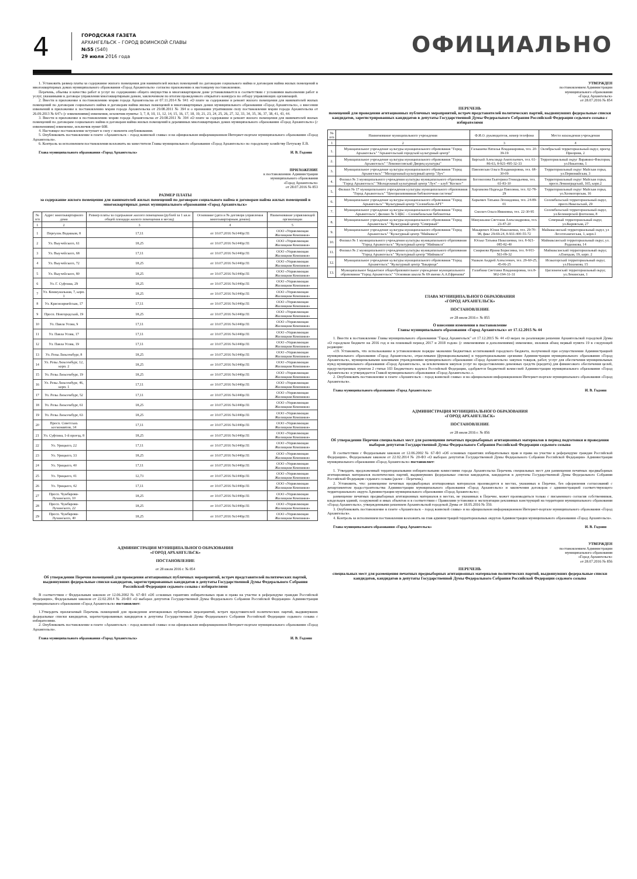4
ГОРОДСКАЯ ГАЗЕТА
АРХАНГЕЛЬСК – ГОРОД ВОИНСКОЙ СЛАВЫ
№55 (540)
29 июля 2016 года
ОФИЦИАЛЬНО
1. Установить размер платы за содержание жилого помещения для нанимателей жилых помещений по договорам социального найма и договорам найма жилых помещений в многоквартирных домах муниципального образования «Город Архангельск» согласно приложению к настоящему постановлению.
Перечень, объемы и качество работ и услуг по содержанию общего имущества в многоквартирном доме устанавливается в соответствии с условиями выполнения работ и услуг, указанными в договоре управления многоквартирным домом, заключенном по итогам проведенного открытого конкурса по отбору управляющих организаций.
2. Внести в приложение к постановлению мэрии города Архангельска от 07.11.2014 № 941 «О плате за содержание и ремонт жилого помещения для нанимателей жилых помещений по договорам социального найма и договорам найма жилых помещений в многоквартирных домах муниципального образования «Город Архангельск», о внесении изменений в приложение к постановлению мэрии города Архангельска от 29.08.2011 № 394 и о признании утратившим силу постановления мэрии города Архангельска от 26.09.2013 № 647» (с изменениями) изменения, исключив пункты: 3, 7, 8, 10, 11, 12, 14, 15, 16, 17, 18, 19, 21, 23, 24, 25, 26, 27, 32, 33, 34, 35, 36, 37, 38, 41, 43, 44.
3. Внести в приложение к постановлению мэрии города Архангельска от 29.08.2011 № 394 «О плате за содержание и ремонт жилого помещения для нанимателей жилых помещений по договорам социального найма и договорам найма жилых помещений в деревянных многоквартирных домах муниципального образования «Город Архангельск» (с изменениями) изменение, исключив пункт 608.
4. Настоящее постановление вступает в силу с момента опубликования.
5. Опубликовать постановление в газете «Архангельск – город воинской славы» и на официальном информационном Интернет-портале муниципального образования «Город Архангельск».
6. Контроль за исполнением постановления возложить на заместителя Главы муниципального образования «Город Архангельск» по городскому хозяйству Петухову Е.В.
Глава муниципального образования «Город Архангельск» И. В. Годзиш
ПРИЛОЖЕНИЕ
к постановлению Администрации
муниципального образования
«Город Архангельск»
от 28.07.2016 № 853
РАЗМЕР ПЛАТЫ
за содержание жилого помещения для нанимателей жилых помещений по договорам социального найма и договорам найма жилых помещений в многоквартирных домах муниципального образования «Город Архангельск»
| № п/п | Адрес многоквартирного дома | Размер платы за содержание жилого помещения (рублей за 1 кв.м общей площади жилого помещения в месяц) | Основание (дата и № договора управления многоквартирным домом) | Наименование управляющей организации |
| --- | --- | --- | --- | --- |
| 1 | 2 | 3 | 4 | 5 |
| 1 | Переулок Водников, 8 | 17,11 | от 10.07.2016 №1440р/Л1 | ООО «Управляющая Жилищная Компания» |
| 2 | Ул. Выучейского, 61 | 18,25 | от 10.07.2016 №1440р/Л1 | ООО «Управляющая Жилищная Компания» |
| 3 | Ул. Выучейского, 68 | 17,11 | от 10.07.2016 №1440р/Л1 | ООО «Управляющая Жилищная Компания» |
| 4 | Ул. Выучейского, 72 | 18,25 | от 10.07.2016 №1440р/Л1 | ООО «Управляющая Жилищная Компания» |
| 5 | Ул. Выучейского, 80 | 18,25 | от 10.07.2016 №1440р/Л1 | ООО «Управляющая Жилищная Компания» |
| 6 | Ул. Г. Суфтина, 29 | 18,25 | от 10.07.2016 №1440р/Л1 | ООО «Управляющая Жилищная Компания» |
| 7 | Ул. Коммунальная, 7, корп. 1 | 18,25 | от 10.07.2016 №1440р/Л1 | ООО «Управляющая Жилищная Компания» |
| 8 | Ул. Красноармейская, 17 | 17,11 | от 10.07.2016 №1440р/Л1 | ООО «Управляющая Жилищная Компания» |
| 9 | Просп. Новгородский, 19 | 18,25 | от 10.07.2016 №1440р/Л1 | ООО «Управляющая Жилищная Компания» |
| 10 | Ул. Павла Усова, 9 | 17,11 | от 10.07.2016 №1440р/Л1 | ООО «Управляющая Жилищная Компания» |
| 11 | Ул. Павла Усова, 17 | 17,11 | от 10.07.2016 №1440р/Л1 | ООО «Управляющая Жилищная Компания» |
| 12 | Ул. Павла Усова, 19 | 17,11 | от 10.07.2016 №1440р/Л1 | ООО «Управляющая Жилищная Компания» |
| 13 | Ул. Розы Люксембург, 8 | 18,25 | от 10.07.2016 №1440р/Л1 | ООО «Управляющая Жилищная Компания» |
| 14 | Ул. Розы Люксембург, 12, корп. 2 | 18,25 | от 10.07.2016 №1440р/Л1 | ООО «Управляющая Жилищная Компания» |
| 15 | Ул. Розы Люксембург, 19 | 18,25 | от 10.07.2016 №1440р/Л1 | ООО «Управляющая Жилищная Компания» |
| 16 | Ул. Розы Люксембург, 46, корп. 1 | 17,11 | от 10.07.2016 №1440р/Л1 | ООО «Управляющая Жилищная Компания» |
| 17 | Ул. Розы Люксембург, 52 | 17,11 | от 10.07.2016 №1440р/Л1 | ООО «Управляющая Жилищная Компания» |
| 18 | Ул. Розы Люксембург, 61 | 18,25 | от 10.07.2016 №1440р/Л1 | ООО «Управляющая Жилищная Компания» |
| 19 | Ул. Розы Люксембург, 63 | 18,25 | от 10.07.2016 №1440р/Л1 | ООО «Управляющая Жилищная Компания» |
| 20 | Просп. Советских космонавтов, 34 | 17,11 | от 10.07.2016 №1440р/Л1 | ООО «Управляющая Жилищная Компания» |
| 21 | Ул. Суфтина, 1-й проезд, 8 | 18,25 | от 10.07.2016 №1440р/Л1 | ООО «Управляющая Жилищная Компания» |
| 22 | Ул. Урицкого, 22 | 17,11 | от 10.07.2016 №1440р/Л1 | ООО «Управляющая Жилищная Компания» |
| 23 | Ул. Урицкого, 33 | 18,25 | от 10.07.2016 №1440р/Л1 | ООО «Управляющая Жилищная Компания» |
| 24 | Ул. Урицкого, 40 | 17,11 | от 10.07.2016 №1440р/Л1 | ООО «Управляющая Жилищная Компания» |
| 25 | Ул. Урицкого, 41 | 12,73 | от 10.07.2016 №1440р/Л1 | ООО «Управляющая Жилищная Компания» |
| 26 | Ул. Урицкого, 42 | 17,11 | от 10.07.2016 №1440р/Л1 | ООО «Управляющая Жилищная Компания» |
| 27 | Просп. Чумбарова-Лучинского, 10 | 18,25 | от 10.07.2016 №1440р/Л1 | ООО «Управляющая Жилищная Компания» |
| 28 | Просп. Чумбарова-Лучинского, 22 | 18,25 | от 10.07.2016 №1440р/Л1 | ООО «Управляющая Жилищная Компания» |
| 29 | Просп. Чумбарова-Лучинского, 40 | 18,25 | от 10.07.2016 №1440р/Л1 | ООО «Управляющая Жилищная Компания» |
АДМИНИСТРАЦИЯ МУНИЦИПАЛЬНОГО ОБРАЗОВАНИЯ
«ГОРОД АРХАНГЕЛЬСК»
ПОСТАНОВЛЕНИЕ
от 28 июля 2016 г. № 854
Об утверждении Перечня помещений для проведения агитационных публичных мероприятий, встреч представителей политических партий, выдвинувших федеральные списки кандидатов, зарегистрированных кандидатов в депутаты Государственной Думы Федерального Собрания Российской Федерации седьмого созыва с избирателями
В соответствии с Федеральным законом от 12.06.2002 № 67-ФЗ «Об основных гарантиях избирательных прав и права на участие в референдуме граждан Российской Федерации», Федеральным законом от 22.02.2014 № 20-ФЗ «О выборах депутатов Государственной Думы Федерального Собрания Российской Федерации» Администрация муниципального образования «Город Архангельск» постановляет:
1.Утвердить прилагаемый Перечень помещений для проведения агитационных публичных мероприятий, встреч представителей политических партий, выдвинувших федеральные списки кандидатов, зарегистрированных кандидатов в депутаты Государственной Думы Федерального Собрания Российской Федерации седьмого созыва с избирателями.
2. Опубликовать постановление в газете «Архангельск – город воинской славы» и на официальном информационном Интернет-портале муниципального образования «Город Архангельск».
Глава муниципального образования «Город Архангельск» И. В. Годзиш
УТВЕРЖДЕН
постановлением Администрации
муниципального образования
«Город Архангельск»
от 28.07.2016 № 854
ПЕРЕЧЕНЬ
помещений для проведения агитационных публичных мероприятий, встреч представителей политических партий, выдвинувших федеральные списки кандидатов, зарегистрированных кандидатов в депутаты Государственной Думы Федерального Собрания Российской Федерации седьмого созыва с избирателями
| № п/п | Наименование муниципального учреждения | Ф.И.О. руководителя, номер телефона | Место нахождения учреждения |
| --- | --- | --- | --- |
| 1 | 2 | 3 | 4 |
| 1. | Муниципальное учреждение культуры муниципального образования "Город Архангельск" "Архангельский городской культурный центр" | Галышева Наталья Владимировна, тел. 20-39-19 | Октябрьский территориальный округ, проезд Приорова, 2 |
| 2. | Муниципальное учреждение культуры муниципального образования "Город Архангельск" "Ломоносовский Дворец культуры" | Барский Александр Анатольевич, тел. 61-86-63, 8-921-495-32-33 | Территориальный округ Варавино-Фактория, ул.Никитова, 1 |
| 3. | Муниципальное учреждение культуры муниципального образования "Город Архангельск" "Молодежный культурный центр "Луч" | Павловская Ольга Владимировна, тел. 68-30-09 | Территориальный округ Майская горка, ул.Первомайская, 3 |
| 4. | Филиал № 3 муниципального учреждения культуры муниципального образования "Город Архангельск" "Молодежный культурный центр "Луч" – клуб "Космос" | Богомолова Екатерина Геннадьевна, тел. 61-83-10 | Территориальный округ Майская горка, просп.Ленинградский, 165, корп.2 |
| 5. | Филиал № 17 муниципального учреждения культуры муниципального образования "Город Архангельск" "Централизованная библиотечная система" | Харламова Надежда Павловна, тел. 62-78-29 | Территориальный округ Майская горка, ул.Холмогорская, 16 |
| 6. | Муниципальное учреждение культуры муниципального образования "Город Архангельск" "Культурный центр "Соломбала-АРТ" | Харкевич Татьяна Леонидовна, тел. 24-89-01 | Соломбальский территориальный округ, просп.Никольский, 29 |
| 7. | Муниципальное учреждение культуры муниципального образования "Город Архангельск", филиал № 5 ЦБС – Соломбальская библиотека | Смолич Ольга Ивановна, тел. 22-30-95 | Соломбальский территориальный округ, ул.Беломорской флотилии, 8 |
| 8. | Муниципальное учреждение культуры муниципального образования "Город Архангельск" "Культурный центр "Северный" | Манушкина Светлана Александровна, тел. 23-47-20 | Северный территориальный округ, ул.Кировская, 27 |
| 9. | Муниципальное учреждение культуры муниципального образования "Город Архангельск" "Культурный центр "Маймакса" | Макаревич Юлия Николаевна, тел. 29-70-98, факс 29-69-24, 8-931-400-55-72 | Маймаксанский территориальный округ, ул Лесотехническая, 1, корп.1 |
| 10. | Филиал № 1 муниципального учреждения культуры муниципального образования "Город Архангельск" "Культурный центр "Маймакса" | Юсько Татьяна Николаевна, тел. 8-921-085-82-40 | Маймаксанский территориальный округ, ул. Родионова, 14 |
| 11. | Филиал № 2 муниципального учреждения культуры муниципального образования "Город Архангельск" "Культурный центр "Маймакса" | Смирнова Ирина Борисовна, тел. 8-911-563-09-32 | Маймаксанский территориальный округ, л.Емецкая, 19, корп. 2 |
| 12. | Муниципальное учреждение культуры муниципального образования "Город Архангельск" "Культурный центр "Бакарица" | Ушаков Андрей Алексеевич, тел. 29-60-25, 45-06-25 | Исакогорский территориальный округ, ул.Нахимова, 15 |
| 13. | Муниципальное бюджетное общеобразовательное учреждение муниципального образования "Город Архангельск" "Основная школа № 69 имени А.А.Ефремова" | Галибина Светлана Владимировна, тел.8-902-194-31-31 | Цигломенский территориальный округ, ул.Ленинская, 1 |
ГЛАВА МУНИЦИПАЛЬНОГО ОБРАЗОВАНИЯ
«ГОРОД АРХАНГЕЛЬСК»
ПОСТАНОВЛЕНИЕ
от 28 июля 2016 г. № 855
О внесении изменения в постановление
Главы муниципального образования «Город Архангельск» от 17.12.2015 № 44
1. Внести в постановление Главы муниципального образования "Город Архангельск" от 17.12.2015 № 44 «О мерах по реализации решения Архангельской городской Думы «О городском бюджете на 2016 год и на плановый период 2017 и 2018 годов» (с изменениями и дополнениями) изменение, изложив абзац первый пункта 19 в следующей редакции:
«19. Установить, что использование в установленном порядке экономии бюджетных ассигнований городского бюджета, полученной при осуществлении Администрацией муниципального образования «Город Архангельск», отраслевыми (функциональными) и территориальными органами Администрации муниципального образования «Город Архангельск», муниципальными казенными учреждениями муниципального образования «Город Архангельск» закупок товаров, работ, услуг для обеспечения муниципальных нужд муниципального образования «Город Архангельск», за исключением закупок услуг по предоставлению денежных средств (кредита) для финансового обеспечения целей, предусмотренных пунктом 2 статьи 103 Бюджетного кодекса Российской Федерации, одобряется бюджетной комиссией Администрации муниципального образования «Город Архангельск» и утверждается Главой муниципального образования «Город Архангельск».».
2. Опубликовать постановление в газете «Архангельск – город воинской славы» и на официальном информационном Интернет-портале муниципального образования «Город Архангельск».
Глава муниципального образования «Город Архангельск» И. В. Годзиш
АДМИНИСТРАЦИЯ МУНИЦИПАЛЬНОГО ОБРАЗОВАНИЯ
«ГОРОД АРХАНГЕЛЬСК»
ПОСТАНОВЛЕНИЕ
от 28 июля 2016 г. № 856
Об утверждении Перечня специальных мест для размещения печатных предвыборных агитационных материалов в период подготовки и проведения выборов депутатов Государственной Думы Федерального Собрания Российской Федерации седьмого созыва
В соответствии с Федеральным законом от 12.06.2002 № 67-ФЗ «Об основных гарантиях избирательных прав и права на участие в референдуме граждан Российской Федерации», Федеральным законом от 22.02.2014 № 20-ФЗ «О выборах депутатов Государственной Думы Федерального Собрания Российской Федерации» Администрация муниципального образования «Город Архангельск» постановляет:
1. Утвердить предложенный территориальными избирательными комиссиями города Архангельска Перечень специальных мест для размещения печатных предвыборных агитационных материалов политических партий, выдвинувших федеральные списки кандидатов, кандидатов в депутаты Государственной Думы Федерального Собрания Российской Федерации седьмого созыва (далее – Перечень).
2. Установить, что: размещение печатных предвыборных агитационных материалов производится в местах, указанных в Перечне, без оформления согласований с департаментом градостроительства Администрации муниципального образования «Город Архангельск» и заключения договоров с администрацией соответствующего территориального округа Администрации муниципального образования «Город Архангельск»;
размещение печатных предвыборных агитационных материалов в местах, не указанных в Перечне, может производиться только с письменного согласия собственников, владельцев зданий, сооружений и иных объектов и в соответствии с Правилами установки и эксплуатации рекламных конструкций на территории муниципального образования «Город Архангельск», утвержденными решением Архангельской городской Думы от 18.05.2016 № 359.
3. Опубликовать постановление в газете «Архангельск – город воинской славы» и на официальном информационном Интернет-портале муниципального образования «Город Архангельск».
4. Контроль за исполнением постановления возложить на глав администраций территориальных округов Администрации муниципального образования «Город Архангельск».
Глава муниципального образования «Город Архангельск» И. В. Годзиш
УТВЕРЖДЕН
постановлением Администрации
муниципального образования
«Город Архангельск»
от 28.07.2016 № 856
ПЕРЕЧЕНЬ
специальных мест для размещения печатных предвыборных агитационных материалов политических партий, выдвинувших федеральные списки кандидатов, кандидатов в депутаты Государственной Думы Федерального Собрания Российской Федерации седьмого созыва